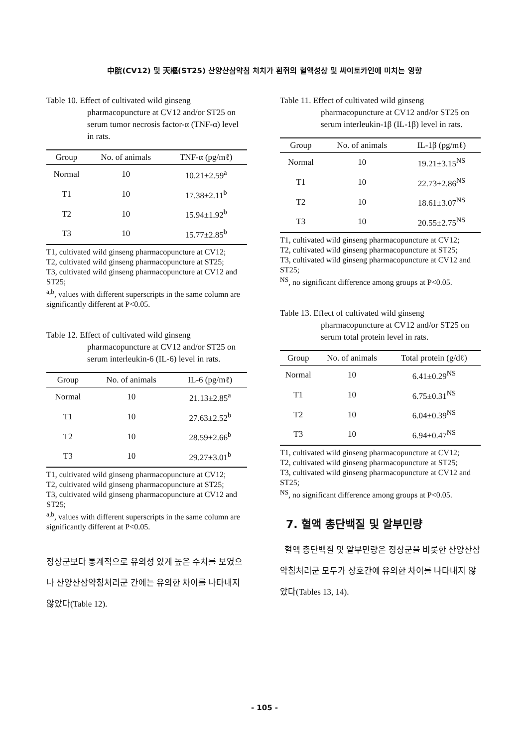中脘(CV12) 및 天樞(ST25) 산양산삼약침 처치가 흰쥐의 혈액성상 및 싸이토카인에 미치는 영향
Table 10. Effect of cultivated wild ginseng pharmacopuncture at CV12 and/or ST25 on serum tumor necrosis factor-α (TNF-α) level in rats.
| Group | No. of animals | TNF-α (pg/mℓ) |
| --- | --- | --- |
| Normal | 10 | 10.21±2.59<sup>a</sup> |
| T1 | 10 | 17.38±2.11<sup>b</sup> |
| T2 | 10 | 15.94±1.92<sup>b</sup> |
| T3 | 10 | 15.77±2.85<sup>b</sup> |
T1, cultivated wild ginseng pharmacopuncture at CV12;
T2, cultivated wild ginseng pharmacopuncture at ST25;
T3, cultivated wild ginseng pharmacopuncture at CV12 and ST25;
<sup>a,b</sup>, values with different superscripts in the same column are significantly different at P<0.05.
Table 12. Effect of cultivated wild ginseng pharmacopuncture at CV12 and/or ST25 on serum interleukin-6 (IL-6) level in rats.
| Group | No. of animals | IL-6 (pg/mℓ) |
| --- | --- | --- |
| Normal | 10 | 21.13±2.85<sup>a</sup> |
| T1 | 10 | 27.63±2.52<sup>b</sup> |
| T2 | 10 | 28.59±2.66<sup>b</sup> |
| T3 | 10 | 29.27±3.01<sup>b</sup> |
T1, cultivated wild ginseng pharmacopuncture at CV12;
T2, cultivated wild ginseng pharmacopuncture at ST25;
T3, cultivated wild ginseng pharmacopuncture at CV12 and ST25;
<sup>a,b</sup>, values with different superscripts in the same column are significantly different at P<0.05.
정상군보다 통계적으로 유의성 있게 높은 수치를 보였으나 산양산삼약침처리군 간에는 유의한 차이를 나타내지 않았다(Table 12).
Table 11. Effect of cultivated wild ginseng pharmacopuncture at CV12 and/or ST25 on serum interleukin-1β (IL-1β) level in rats.
| Group | No. of animals | IL-1β (pg/mℓ) |
| --- | --- | --- |
| Normal | 10 | 19.21±3.15<sup>NS</sup> |
| T1 | 10 | 22.73±2.86<sup>NS</sup> |
| T2 | 10 | 18.61±3.07<sup>NS</sup> |
| T3 | 10 | 20.55±2.75<sup>NS</sup> |
T1, cultivated wild ginseng pharmacopuncture at CV12;
T2, cultivated wild ginseng pharmacopuncture at ST25;
T3, cultivated wild ginseng pharmacopuncture at CV12 and ST25;
<sup>NS</sup>, no significant difference among groups at P<0.05.
Table 13. Effect of cultivated wild ginseng pharmacopuncture at CV12 and/or ST25 on serum total protein level in rats.
| Group | No. of animals | Total protein (g/dℓ) |
| --- | --- | --- |
| Normal | 10 | 6.41±0.29<sup>NS</sup> |
| T1 | 10 | 6.75±0.31<sup>NS</sup> |
| T2 | 10 | 6.04±0.39<sup>NS</sup> |
| T3 | 10 | 6.94±0.47<sup>NS</sup> |
T1, cultivated wild ginseng pharmacopuncture at CV12;
T2, cultivated wild ginseng pharmacopuncture at ST25;
T3, cultivated wild ginseng pharmacopuncture at CV12 and ST25;
<sup>NS</sup>, no significant difference among groups at P<0.05.
7. 혈액 총단백질 및 알부민량
혈액 총단백질 및 알부민량은 정상군을 비롯한 산양산삼약침처리군 모두가 상호간에 유의한 차이를 나타내지 않았다(Tables 13, 14).
- 105 -